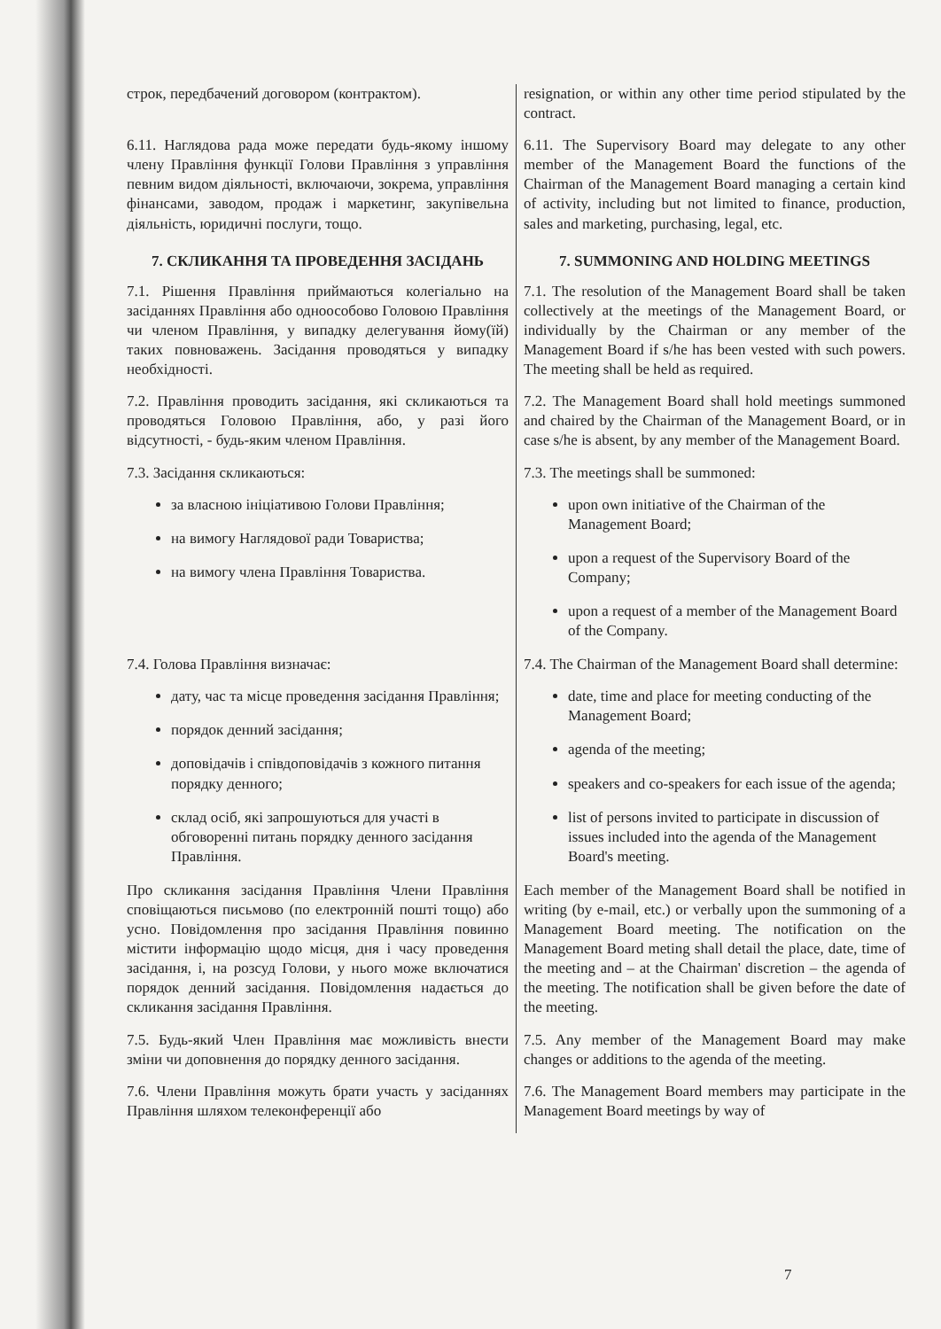| строк, передбачений договором (контрактом). | resignation, or within any other time period stipulated by the contract. |
| 6.11. Наглядова рада може передати будь-якому іншому члену Правління функції Голови Правління з управління певним видом діяльності, включаючи, зокрема, управління фінансами, заводом, продаж і маркетинг, закупівельна діяльність, юридичні послуги, тощо. | 6.11. The Supervisory Board may delegate to any other member of the Management Board the functions of the Chairman of the Management Board managing a certain kind of activity, including but not limited to finance, production, sales and marketing, purchasing, legal, etc. |
| 7. СКЛИКАННЯ ТА ПРОВЕДЕННЯ ЗАСІДАНЬ | 7. SUMMONING AND HOLDING MEETINGS |
| 7.1. Рішення Правління приймаються колегіально на засіданнях Правління або одноособово Головою Правління чи членом Правління, у випадку делегування йому(їй) таких повноважень. Засідання проводяться у випадку необхідності. | 7.1. The resolution of the Management Board shall be taken collectively at the meetings of the Management Board, or individually by the Chairman or any member of the Management Board if s/he has been vested with such powers. The meeting shall be held as required. |
| 7.2. Правління проводить засідання, які скликаються та проводяться Головою Правління, або, у разі його відсутності, - будь-яким членом Правління. | 7.2. The Management Board shall hold meetings summoned and chaired by the Chairman of the Management Board, or in case s/he is absent, by any member of the Management Board. |
| 7.3. Засідання скликаються: за власною ініціативою Голови Правління; на вимогу Наглядової ради Товариства; на вимогу члена Правління Товариства. | 7.3. The meetings shall be summoned: upon own initiative of the Chairman of the Management Board; upon a request of the Supervisory Board of the Company; upon a request of a member of the Management Board of the Company. |
| 7.4. Голова Правління визначає: дату, час та місце проведення засідання Правління; порядок денний засідання; доповідачів і співдоповідачів з кожного питання порядку денного; склад осіб, які запрошуються для участі в обговоренні питань порядку денного засідання Правління. | 7.4. The Chairman of the Management Board shall determine: date, time and place for meeting conducting of the Management Board; agenda of the meeting; speakers and co-speakers for each issue of the agenda; list of persons invited to participate in discussion of issues included into the agenda of the Management Board's meeting. |
| Про скликання засідання Правління Члени Правління сповіщаються письмово (по електронній пошті тощо) або усно. Повідомлення про засідання Правління повинно містити інформацію щодо місця, дня і часу проведення засідання, і, на розсуд Голови, у нього може включатися порядок денний засідання. Повідомлення надається до скликання засідання Правління. | Each member of the Management Board shall be notified in writing (by e-mail, etc.) or verbally upon the summoning of a Management Board meeting. The notification on the Management Board meting shall detail the place, date, time of the meeting and – at the Chairman' discretion – the agenda of the meeting. The notification shall be given before the date of the meeting. |
| 7.5. Будь-який Член Правління має можливість внести зміни чи доповнення до порядку денного засідання. | 7.5. Any member of the Management Board may make changes or additions to the agenda of the meeting. |
| 7.6. Члени Правління можуть брати участь у засіданнях Правління шляхом телеконференції або | 7.6. The Management Board members may participate in the Management Board meetings by way of |
7